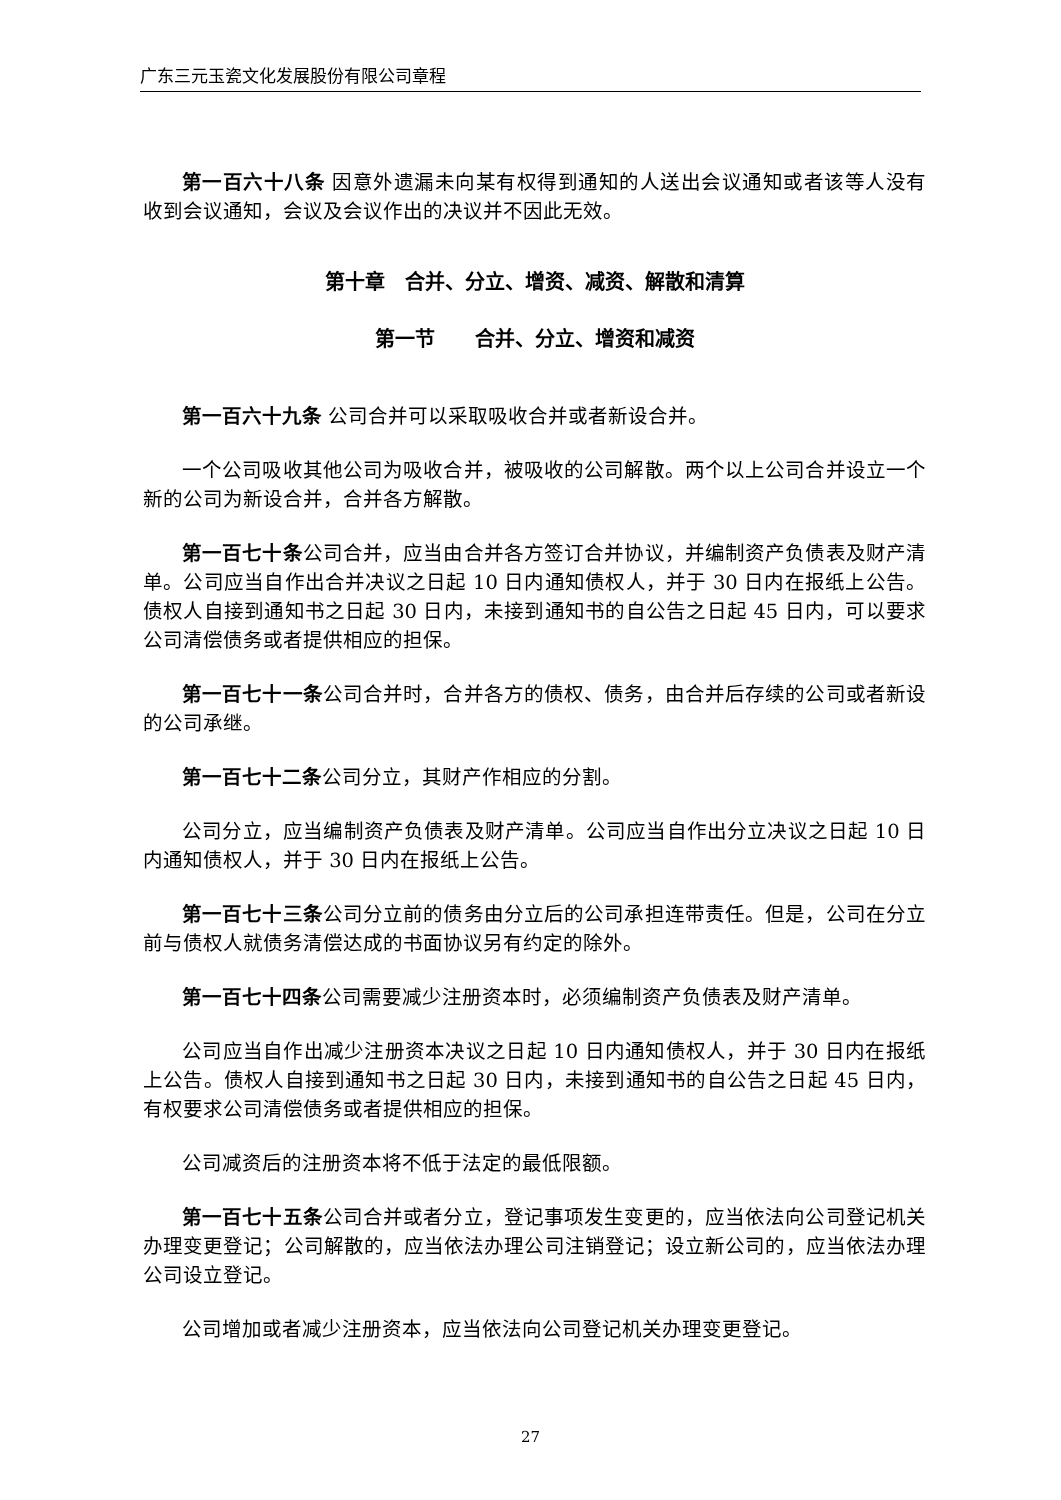广东三元玉瓷文化发展股份有限公司章程
第一百六十八条 因意外遗漏未向某有权得到通知的人送出会议通知或者该等人没有收到会议通知，会议及会议作出的决议并不因此无效。
第十章　合并、分立、增资、减资、解散和清算
第一节　　合并、分立、增资和减资
第一百六十九条 公司合并可以采取吸收合并或者新设合并。
一个公司吸收其他公司为吸收合并，被吸收的公司解散。两个以上公司合并设立一个新的公司为新设合并，合并各方解散。
第一百七十条公司合并，应当由合并各方签订合并协议，并编制资产负债表及财产清单。公司应当自作出合并决议之日起 10 日内通知债权人，并于 30 日内在报纸上公告。债权人自接到通知书之日起 30 日内，未接到通知书的自公告之日起 45 日内，可以要求公司清偿债务或者提供相应的担保。
第一百七十一条公司合并时，合并各方的债权、债务，由合并后存续的公司或者新设的公司承继。
第一百七十二条公司分立，其财产作相应的分割。
公司分立，应当编制资产负债表及财产清单。公司应当自作出分立决议之日起 10 日内通知债权人，并于 30 日内在报纸上公告。
第一百七十三条公司分立前的债务由分立后的公司承担连带责任。但是，公司在分立前与债权人就债务清偿达成的书面协议另有约定的除外。
第一百七十四条公司需要减少注册资本时，必须编制资产负债表及财产清单。
公司应当自作出减少注册资本决议之日起 10 日内通知债权人，并于 30 日内在报纸上公告。债权人自接到通知书之日起 30 日内，未接到通知书的自公告之日起 45 日内，有权要求公司清偿债务或者提供相应的担保。
公司减资后的注册资本将不低于法定的最低限额。
第一百七十五条公司合并或者分立，登记事项发生变更的，应当依法向公司登记机关办理变更登记；公司解散的，应当依法办理公司注销登记；设立新公司的，应当依法办理公司设立登记。
公司增加或者减少注册资本，应当依法向公司登记机关办理变更登记。
27